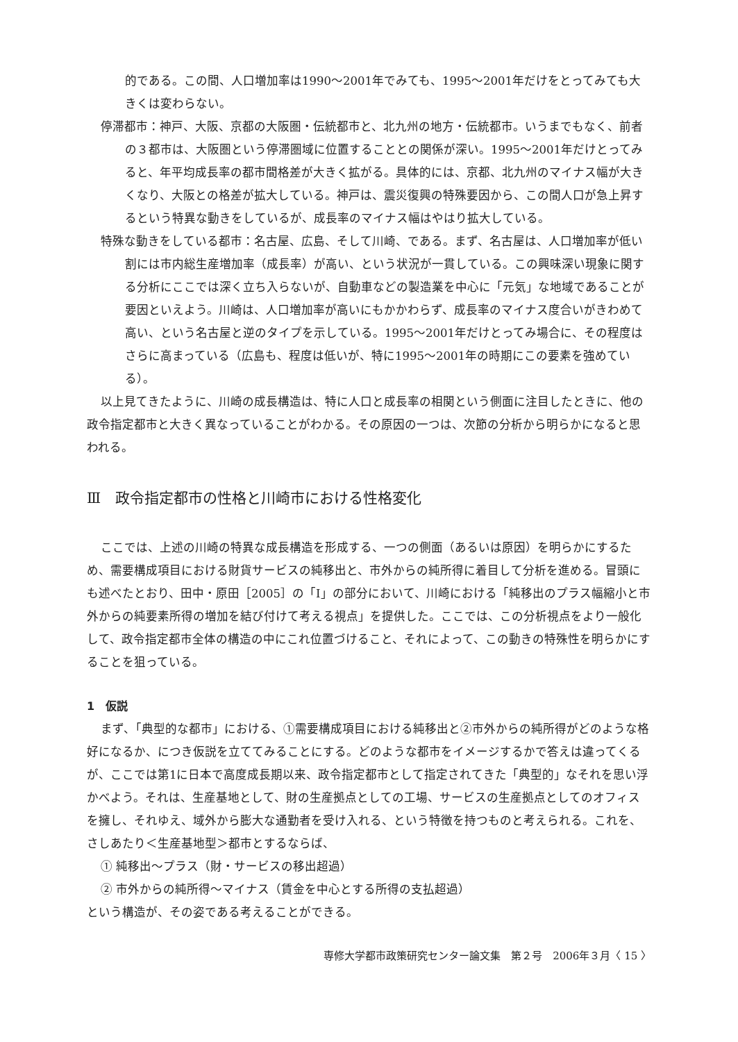的である。この間、人口増加率は1990〜2001年でみても、1995〜2001年だけをとってみても大きくは変わらない。
停滞都市：神戸、大阪、京都の大阪圏・伝統都市と、北九州の地方・伝統都市。いうまでもなく、前者の３都市は、大阪圏という停滞圏域に位置することとの関係が深い。1995〜2001年だけとってみると、年平均成長率の都市間格差が大きく拡がる。具体的には、京都、北九州のマイナス幅が大きくなり、大阪との格差が拡大している。神戸は、震災復興の特殊要因から、この間人口が急上昇するという特異な動きをしているが、成長率のマイナス幅はやはり拡大している。
特殊な動きをしている都市：名古屋、広島、そして川崎、である。まず、名古屋は、人口増加率が低い割には市内総生産増加率（成長率）が高い、という状況が一貫している。この興味深い現象に関する分析にここでは深く立ち入らないが、自動車などの製造業を中心に「元気」な地域であることが要因といえよう。川崎は、人口増加率が高いにもかかわらず、成長率のマイナス度合いがきわめて高い、という名古屋と逆のタイプを示している。1995〜2001年だけとってみ場合に、その程度はさらに高まっている（広島も、程度は低いが、特に1995〜2001年の時期にこの要素を強めている）。
以上見てきたように、川崎の成長構造は、特に人口と成長率の相関という側面に注目したときに、他の政令指定都市と大きく異なっていることがわかる。その原因の一つは、次節の分析から明らかになると思われる。
Ⅲ　政令指定都市の性格と川崎市における性格変化
ここでは、上述の川崎の特異な成長構造を形成する、一つの側面（あるいは原因）を明らかにするため、需要構成項目における財貨サービスの純移出と、市外からの純所得に着目して分析を進める。冒頭にも述べたとおり、田中・原田［2005］の「Ⅰ」の部分において、川崎における「純移出のプラス幅縮小と市外からの純要素所得の増加を結び付けて考える視点」を提供した。ここでは、この分析視点をより一般化して、政令指定都市全体の構造の中にこれ位置づけること、それによって、この動きの特殊性を明らかにすることを狙っている。
1　仮説
まず、「典型的な都市」における、①需要構成項目における純移出と②市外からの純所得がどのような格好になるか、につき仮説を立ててみることにする。どのような都市をイメージするかで答えは違ってくるが、ここでは第1に日本で高度成長期以来、政令指定都市として指定されてきた「典型的」なそれを思い浮かべよう。それは、生産基地として、財の生産拠点としての工場、サービスの生産拠点としてのオフィスを擁し、それゆえ、域外から膨大な通勤者を受け入れる、という特徴を持つものと考えられる。これを、さしあたり＜生産基地型＞都市とするならば、
① 純移出〜プラス（財・サービスの移出超過）
② 市外からの純所得〜マイナス（賃金を中心とする所得の支払超過）
という構造が、その姿である考えることができる。
専修大学都市政策研究センター論文集　第２号　2006年３月〈 15 〉